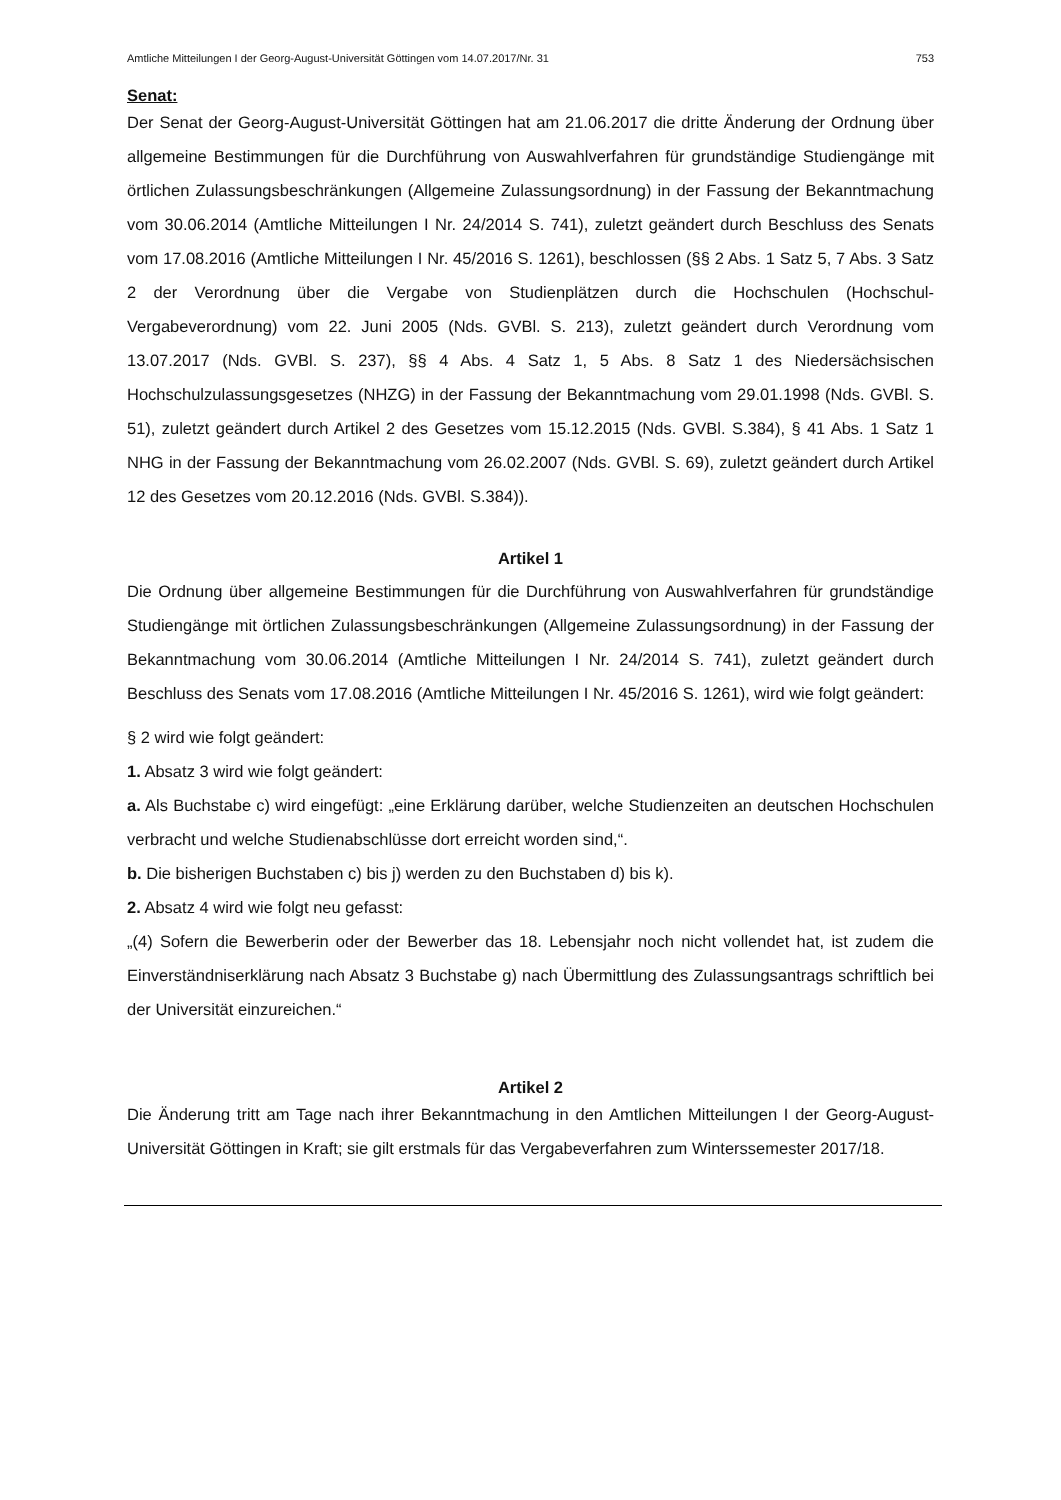Amtliche Mitteilungen I der Georg-August-Universität Göttingen vom 14.07.2017/Nr. 31 753
Senat:
Der Senat der Georg-August-Universität Göttingen hat am 21.06.2017 die dritte Änderung der Ordnung über allgemeine Bestimmungen für die Durchführung von Auswahlverfahren für grundständige Studiengänge mit örtlichen Zulassungsbeschränkungen (Allgemeine Zulassungsordnung) in der Fassung der Bekanntmachung vom 30.06.2014 (Amtliche Mitteilungen I Nr. 24/2014 S. 741), zuletzt geändert durch Beschluss des Senats vom 17.08.2016 (Amtliche Mitteilungen I Nr. 45/2016 S. 1261), beschlossen (§§ 2 Abs. 1 Satz 5, 7 Abs. 3 Satz 2 der Verordnung über die Vergabe von Studienplätzen durch die Hochschulen (Hochschul-Vergabeverordnung) vom 22. Juni 2005 (Nds. GVBl. S. 213), zuletzt geändert durch Verordnung vom 13.07.2017 (Nds. GVBl. S. 237), §§ 4 Abs. 4 Satz 1, 5 Abs. 8 Satz 1 des Niedersächsischen Hochschulzulassungsgesetzes (NHZG) in der Fassung der Bekanntmachung vom 29.01.1998 (Nds. GVBl. S. 51), zuletzt geändert durch Artikel 2 des Gesetzes vom 15.12.2015 (Nds. GVBl. S.384), § 41 Abs. 1 Satz 1 NHG in der Fassung der Bekanntmachung vom 26.02.2007 (Nds. GVBl. S. 69), zuletzt geändert durch Artikel 12 des Gesetzes vom 20.12.2016 (Nds. GVBl. S.384)).
Artikel 1
Die Ordnung über allgemeine Bestimmungen für die Durchführung von Auswahlverfahren für grundständige Studiengänge mit örtlichen Zulassungsbeschränkungen (Allgemeine Zulassungsordnung) in der Fassung der Bekanntmachung vom 30.06.2014 (Amtliche Mitteilungen I Nr. 24/2014 S. 741), zuletzt geändert durch Beschluss des Senats vom 17.08.2016 (Amtliche Mitteilungen I Nr. 45/2016 S. 1261), wird wie folgt geändert:
§ 2 wird wie folgt geändert:
1. Absatz 3 wird wie folgt geändert:
a. Als Buchstabe c) wird eingefügt: „eine Erklärung darüber, welche Studienzeiten an deutschen Hochschulen verbracht und welche Studienabschlüsse dort erreicht worden sind,“.
b. Die bisherigen Buchstaben c) bis j) werden zu den Buchstaben d) bis k).
2. Absatz 4 wird wie folgt neu gefasst:
„(4) Sofern die Bewerberin oder der Bewerber das 18. Lebensjahr noch nicht vollendet hat, ist zudem die Einverständniserklärung nach Absatz 3 Buchstabe g) nach Übermittlung des Zulassungsantrags schriftlich bei der Universität einzureichen.“
Artikel 2
Die Änderung tritt am Tage nach ihrer Bekanntmachung in den Amtlichen Mitteilungen I der Georg-August-Universität Göttingen in Kraft; sie gilt erstmals für das Vergabeverfahren zum Winterssemester 2017/18.